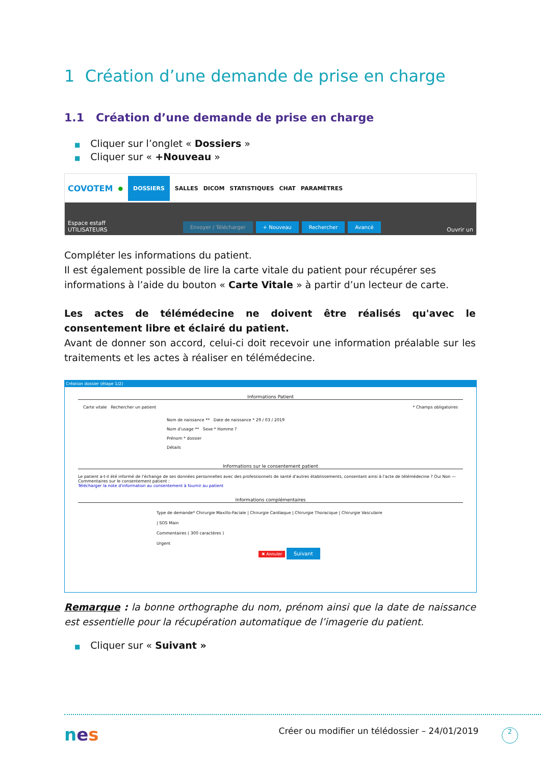1 Création d’une demande de prise en charge
1.1 Création d’une demande de prise en charge
■ Cliquer sur l’onglet « Dossiers »
■ Cliquer sur « +Nouveau »
COVOTEM ● DOSSIERS SALLES DICOM STATISTIQUES CHAT PARAMÈTRES
Espace estaff
UTILISATEURS Envoyer / Télécharger + Nouveau Rechercher Avancé Ouvrir un
Compléter les informations du patient.
Il est également possible de lire la carte vitale du patient pour récupérer ses informations à l’aide du bouton « Carte Vitale » à partir d’un lecteur de carte.
Les actes de télémédecine ne doivent être réalisés qu'avec le consentement libre et éclairé du patient.
Avant de donner son accord, celui-ci doit recevoir une information préalable sur les traitements et les actes à réaliser en télémédecine.
Création dossier (étape 1/2)
Informations Patient
Carte vitale Rechercher un patient * Champs obligatoires
Nom de naissance ** Date de naissance * 29 / 03 / 2019
Nom d'usage ** Sexe * Homme ?
Prénom * dossier
Détails
Informations sur le consentement patient
Le patient a-t-il été informé de l'échange de ses données personnelles avec des professionnels de santé d'autres établissements, consentant ainsi à l'acte de télémédecine ? Oui Non — Commentaires sur le consentement patient :
Télécharger la note d'information au consentement à fournir au patient
Informations complémentaires
Type de demande* Chirurgie Maxillo-Faciale | Chirurgie Cardiaque | Chirurgie Thoracique | Chirurgie Vasculaire | SOS Main
Commentaires ( 300 caractères )
Urgent
✖ Annuler Suivant
Remarque : la bonne orthographe du nom, prénom ainsi que la date de naissance est essentielle pour la récupération automatique de l’imagerie du patient.
■ Cliquer sur « Suivant »
nes Créer ou modifier un télédossier – 24/01/2019 2